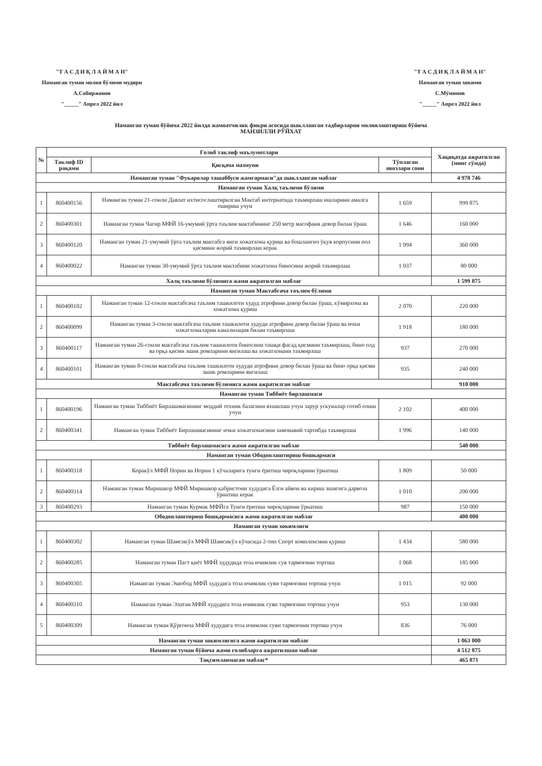"Т А С Д И Қ Л А Й М А Н"
Наманган туман молия бўлими мудири
А.Собиржонов
"_____" Апрел 2022 йил
"Т А С Д И Қ Л А Й М А Н"
Наманган туман хокими
С.Мўминов
"_____" Апрел 2022 йил
Наманган туман бўйича 2022 йилда жамоатчилик фикри асосида шаклланган тадбирларни молиялаштириш бўйича
МАНЗИЛЛИ РЎЙХАТ
| № | Ғолиб таклиф маълумотлари | | | Хақиқатда ажратилган (минг сўмда) |
| --- | --- | --- | --- | --- |
| | Таклиф ID рақами | Қисқача мазмуни | Тўплаган овозлари сони | |
| Наманган туман "Фукаролар ташаббуси жамгармаси"да шаклланган маблағ | | | | 4 978 746 |
| Наманган туман Халқ таълими бўлими | | | | |
| 1 | 860400156 | Наманган туман 21-сонли Давлат ихтисослаштирилган Мактаб интернатида таъмирлаш ишларини амалга ошириш учун | 1 659 | 999 875 |
| 2 | 860400301 | Наманган туман Чагир МФЙ 16-умумий ўрта таълим мактабининг 250 метр масофани девор билан ўраш | 1 646 | 160 000 |
| 3 | 860400120 | Наманган туман 21-умумий ўрта таълим мактабга янги хожатхона қуриш ва бошлангич ўқув корпусини пол қисмини жорий таъмирлаш керак | 1 094 | 360 000 |
| 4 | 860400022 | Наманган туман 30-умумий ўрта таълим мактабини хожатхона биносини жорий таъмирлаш | 1 037 | 80 000 |
| Халқ таълими бўлимига жами ажратилган маблағ | | | | 1 599 875 |
| Наманган туман Мактабгача таълим бўлими | | | | |
| 1 | 860400102 | Наманган туман 12-сонли мактабгача таълим ташкилоти худуд атрофини девор билан ўраш, кўмирхона ва хожатхона қуриш | 2 070 | 220 000 |
| 2 | 860400099 | Наманган туман 3-сонли мактабгача таълим ташкилоти худуди атрофини девор билан ўраш ва ички хожатхоналарни канализация билан таъмирлаш | 1 918 | 180 000 |
| 3 | 860400117 | Наманган туман 26-сонли мактабгача таълим ташкилоти биносини ташқи фасад қисмини таъмирлаш, бино олд ва орқа қисми эшик ромларини янгилаш ва хожатхонани таъмирлаш | 937 | 270 000 |
| 4 | 860400101 | Наманган туман 8-сонли мактабгача таълим ташкилоти худуди атрофини девор билан ўраш ва бино орқа қисми эшик ромларини янгилаш | 935 | 240 000 |
| Мактабгача таълими бўлимига жами ажратилган маблағ | | | | 910 000 |
| Наманган туман Тиббиёт бирлашмаси | | | | |
| 1 | 860400196 | Наманган туман Тиббиёт Бирлашмасининг моддий техник базасини яхшилаш учун зарур ускуналар сотиб олиш учун | 2 102 | 400 000 |
| 2 | 860400341 | Наманган туман Тиббиёт Бирлашмасининг ички хожатхонасини замонавий тартибда таъмирлаш | 1 996 | 140 000 |
| Тиббиёт бирлашмасига жами ажратилган маблағ | | | | 540 000 |
| Наманган туман Ободонлаштириш бошкармаси | | | | |
| 1 | 860400318 | Коракўл МФЙ Норин ва Норин 1 кўчаларига тунги ёритиш чироқларини ўрнатиш | 1 809 | 50 000 |
| 2 | 860400314 | Наманган туман Миришкор МФЙ Миришкор қабристони худудига Ёзги айвон ва кириш эшигига дарвоза ўрнатиш керак | 1 010 | 200 000 |
| 3 | 860400293 | Наманган туман Курмак МФЙга Тунги ёритиш чироқларини ўрнатиш | 987 | 150 000 |
| Ободонлаштириш бошқармасига жами ажратилган маблағ | | | | 400 000 |
| Наманган туман хокимлиги | | | | |
| 1 | 860400302 | Наманган туман Шамсикўл МФЙ Шамсикўл кўчасида 2-тип Спорт комплексини қуриш | 1 434 | 580 000 |
| 2 | 860400285 | Наманган туман Паст қиёт МФЙ худудида тоза ичимлик сув тармоғини тортиш | 1 068 | 185 000 |
| 3 | 860400305 | Наманган туман Эшобод МФЙ худудига тоза ичимлик суви тармоғини тортиш учун | 1 015 | 92 000 |
| 4 | 860400310 | Наманган туман Элатан МФЙ худудига тоза ичимлик суви тармоғини тортиш учун | 953 | 130 000 |
| 5 | 860400309 | Наманган туман Қўрғонча МФЙ худудига тоза ичимлик суви тармоғини тортиш учун | 836 | 76 000 |
| Наманган туман хокимлигига жами ажратилган маблағ | | | | 1 063 000 |
| Наманган туман бўйича жами ғолибларга ажратилшан маблағ | | | | 4 512 875 |
| Тақсимланмаган маблағ* | | | | 465 871 |